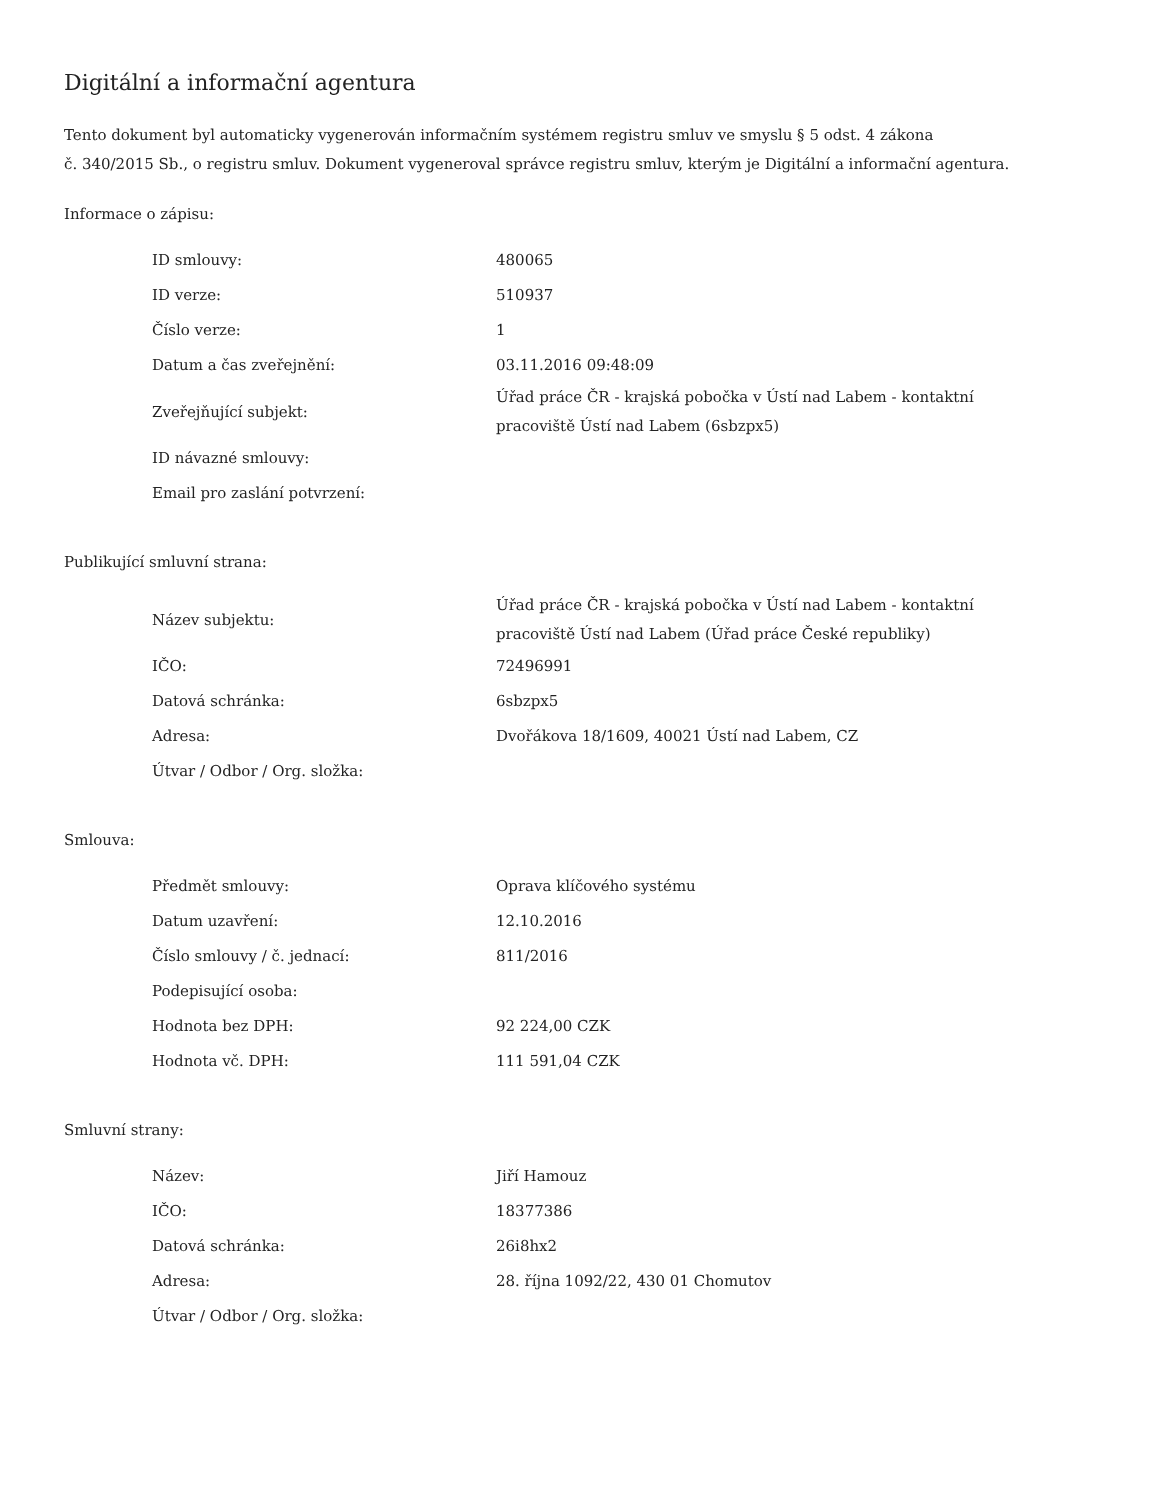Digitální a informační agentura
Tento dokument byl automaticky vygenerován informačním systémem registru smluv ve smyslu § 5 odst. 4 zákona
č. 340/2015 Sb., o registru smluv. Dokument vygeneroval správce registru smluv, kterým je Digitální a informační agentura.
Informace o zápisu:
| ID smlouvy: | 480065 |
| ID verze: | 510937 |
| Číslo verze: | 1 |
| Datum a čas zveřejnění: | 03.11.2016 09:48:09 |
| Zveřejňující subjekt: | Úřad práce ČR - krajská pobočka v Ústí nad Labem - kontaktní pracoviště Ústí nad Labem (6sbzpx5) |
| ID návazné smlouvy: | |
| Email pro zaslání potvrzení: | |
Publikující smluvní strana:
| Název subjektu: | Úřad práce ČR - krajská pobočka v Ústí nad Labem - kontaktní pracoviště Ústí nad Labem (Úřad práce České republiky) |
| IČO: | 72496991 |
| Datová schránka: | 6sbzpx5 |
| Adresa: | Dvořákova 18/1609, 40021 Ústí nad Labem, CZ |
| Útvar / Odbor / Org. složka: | |
Smlouva:
| Předmět smlouvy: | Oprava klíčového systému |
| Datum uzavření: | 12.10.2016 |
| Číslo smlouvy / č. jednací: | 811/2016 |
| Podepisující osoba: | |
| Hodnota bez DPH: | 92 224,00 CZK |
| Hodnota vč. DPH: | 111 591,04 CZK |
Smluvní strany:
| Název: | Jiří Hamouz |
| IČO: | 18377386 |
| Datová schránka: | 26i8hx2 |
| Adresa: | 28. října 1092/22, 430 01 Chomutov |
| Útvar / Odbor / Org. složka: | |